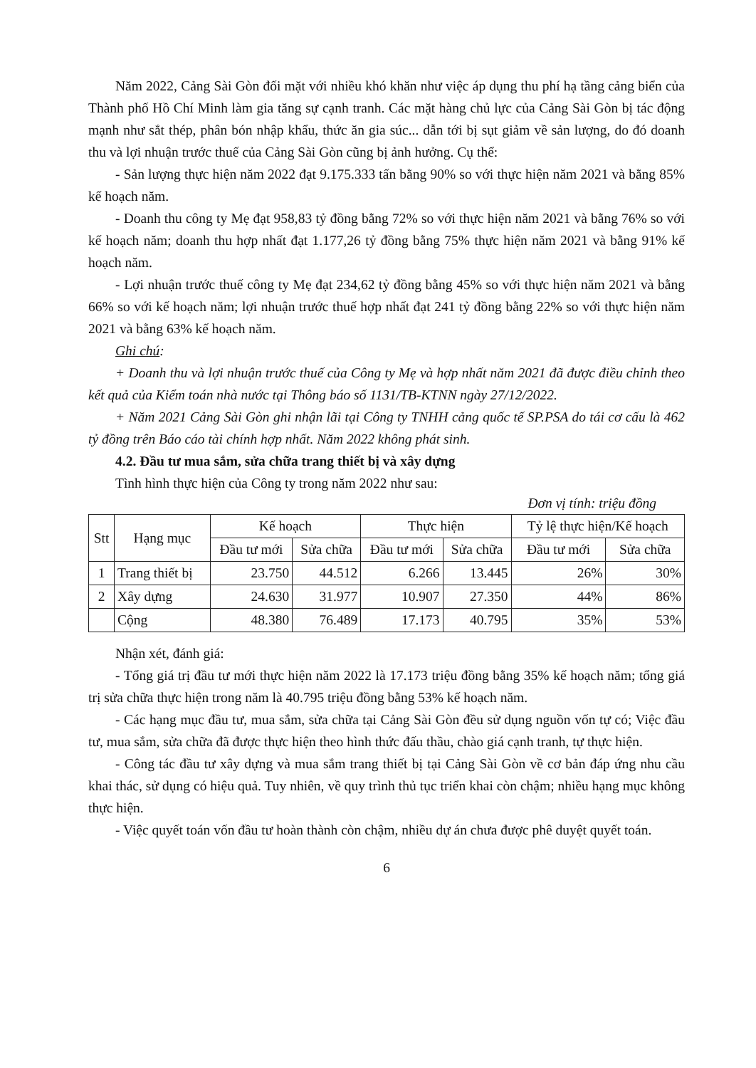Năm 2022, Cảng Sài Gòn đối mặt với nhiều khó khăn như việc áp dụng thu phí hạ tầng cảng biển của Thành phố Hồ Chí Minh làm gia tăng sự cạnh tranh. Các mặt hàng chủ lực của Cảng Sài Gòn bị tác động mạnh như sắt thép, phân bón nhập khẩu, thức ăn gia súc... dẫn tới bị sụt giảm về sản lượng, do đó doanh thu và lợi nhuận trước thuế của Cảng Sài Gòn cũng bị ảnh hưởng. Cụ thể:
- Sản lượng thực hiện năm 2022 đạt 9.175.333 tấn bằng 90% so với thực hiện năm 2021 và bằng 85% kế hoạch năm.
- Doanh thu công ty Mẹ đạt 958,83 tỷ đồng bằng 72% so với thực hiện năm 2021 và bằng 76% so với kế hoạch năm; doanh thu hợp nhất đạt 1.177,26 tỷ đồng bằng 75% thực hiện năm 2021 và bằng 91% kế hoạch năm.
- Lợi nhuận trước thuế công ty Mẹ đạt 234,62 tỷ đồng bằng 45% so với thực hiện năm 2021 và bằng 66% so với kế hoạch năm; lợi nhuận trước thuế hợp nhất đạt 241 tỷ đồng bằng 22% so với thực hiện năm 2021 và bằng 63% kế hoạch năm.
Ghi chú:
+ Doanh thu và lợi nhuận trước thuế của Công ty Mẹ và hợp nhất năm 2021 đã được điều chỉnh theo kết quả của Kiểm toán nhà nước tại Thông báo số 1131/TB-KTNN ngày 27/12/2022.
+ Năm 2021 Cảng Sài Gòn ghi nhận lãi tại Công ty TNHH cảng quốc tế SP.PSA do tái cơ cấu là 462 tỷ đồng trên Báo cáo tài chính hợp nhất. Năm 2022 không phát sinh.
4.2. Đầu tư mua sắm, sửa chữa trang thiết bị và xây dựng
Tình hình thực hiện của Công ty trong năm 2022 như sau:
Đơn vị tính: triệu đồng
| Stt | Hạng mục | Kế hoạch | | Thực hiện | | Tỷ lệ thực hiện/Kế hoạch | |
| --- | --- | --- | --- | --- | --- | --- | --- |
| | | Đầu tư mới | Sửa chữa | Đầu tư mới | Sửa chữa | Đầu tư mới | Sửa chữa |
| 1 | Trang thiết bị | 23.750 | 44.512 | 6.266 | 13.445 | 26% | 30% |
| 2 | Xây dựng | 24.630 | 31.977 | 10.907 | 27.350 | 44% | 86% |
| | Cộng | 48.380 | 76.489 | 17.173 | 40.795 | 35% | 53% |
Nhận xét, đánh giá:
- Tổng giá trị đầu tư mới thực hiện năm 2022 là 17.173 triệu đồng bằng 35% kế hoạch năm; tổng giá trị sửa chữa thực hiện trong năm là 40.795 triệu đồng bằng 53% kế hoạch năm.
- Các hạng mục đầu tư, mua sắm, sửa chữa tại Cảng Sài Gòn đều sử dụng nguồn vốn tự có; Việc đầu tư, mua sắm, sửa chữa đã được thực hiện theo hình thức đấu thầu, chào giá cạnh tranh, tự thực hiện.
- Công tác đầu tư xây dựng và mua sắm trang thiết bị tại Cảng Sài Gòn về cơ bản đáp ứng nhu cầu khai thác, sử dụng có hiệu quả. Tuy nhiên, về quy trình thủ tục triển khai còn chậm; nhiều hạng mục không thực hiện.
- Việc quyết toán vốn đầu tư hoàn thành còn chậm, nhiều dự án chưa được phê duyệt quyết toán.
6